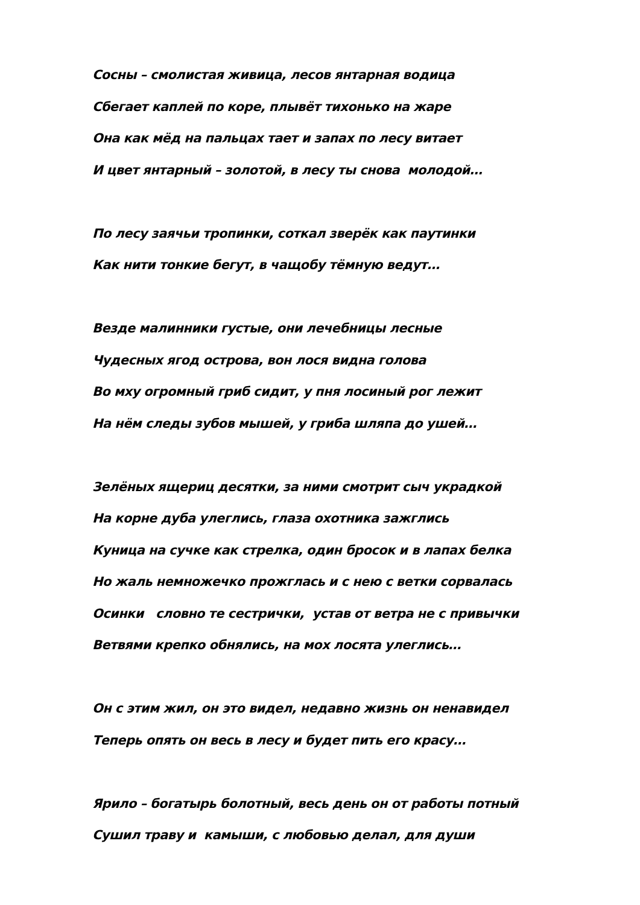Сосны – смолистая живица, лесов янтарная водица
Сбегает каплей по коре, плывёт тихонько на жаре
Она как мёд на пальцах тает и запах по лесу витает
И цвет янтарный – золотой, в лесу ты снова молодой…
По лесу заячьи тропинки, соткал зверёк как паутинки
Как нити тонкие бегут, в чащобу тёмную ведут…
Везде малинники густые, они лечебницы лесные
Чудесных ягод острова, вон лося видна голова
Во мху огромный гриб сидит, у пня лосиный рог лежит
На нём следы зубов мышей, у гриба шляпа до ушей…
Зелёных ящериц десятки, за ними смотрит сыч украдкой
На корне дуба улеглись, глаза охотника зажглись
Куница на сучке как стрелка, один бросок и в лапах белка
Но жаль немножечко прожглась и с нею с ветки сорвалась
Осинки словно те сестрички, устав от ветра не с привычки
Ветвями крепко обнялись, на мох лосята улеглись…
Он с этим жил, он это видел, недавно жизнь он ненавидел
Теперь опять он весь в лесу и будет пить его красу…
Ярило – богатырь болотный, весь день он от работы потный
Сушил траву и камыши, с любовью делал, для души